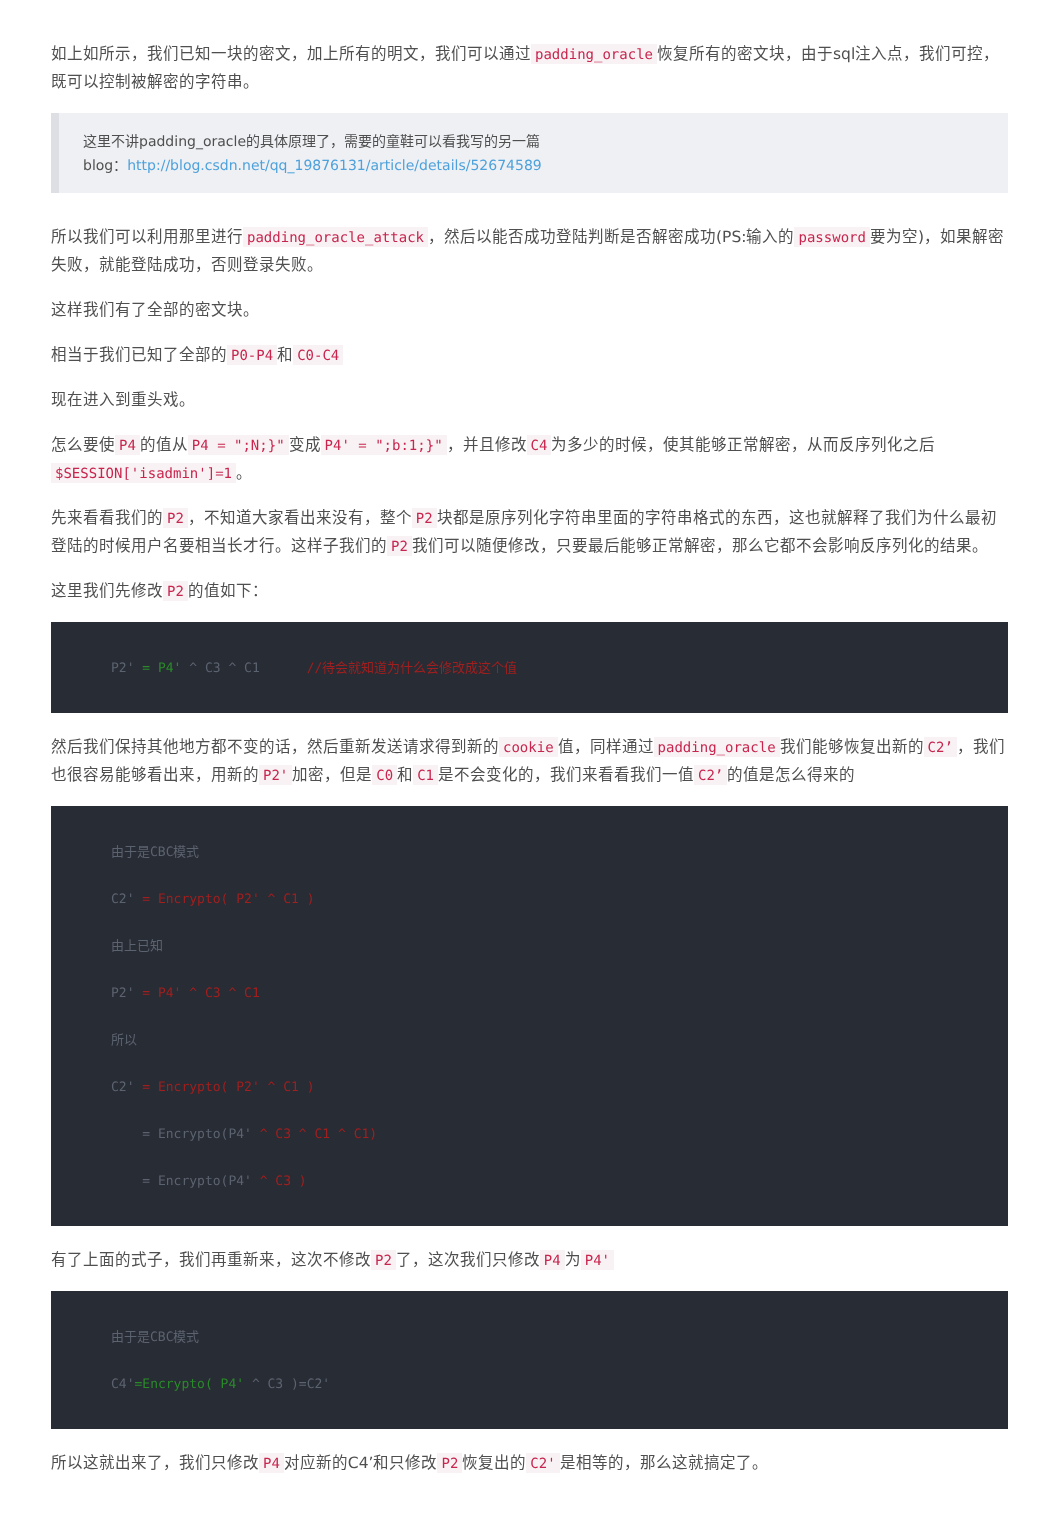如上如所示，我们已知一块的密文，加上所有的明文，我们可以通过 padding_oracle 恢复所有的密文块，由于sql注入点，我们可控，既可以控制被解密的字符串。
这里不讲padding_oracle的具体原理了，需要的童鞋可以看我写的另一篇
blog：http://blog.csdn.net/qq_19876131/article/details/52674589
所以我们可以利用那里进行 padding_oracle_attack ，然后以能否成功登陆判断是否解密成功(PS:输入的 password 要为空)，如果解密失败，就能登陆成功，否则登录失败。
这样我们有了全部的密文块。
相当于我们已知了全部的 P0-P4 和 C0-C4
现在进入到重头戏。
怎么要使 P4 的值从 P4 = ";N;}" 变成 P4' = ";b:1;}" ，并且修改 C4 为多少的时候，使其能够正常解密，从而反序列化之后 $SESSION['isadmin']=1 。
先来看看我们的 P2 ，不知道大家看出来没有，整个 P2 块都是原序列化字符串里面的字符串格式的东西，这也就解释了我们为什么最初登陆的时候用户名要相当长才行。这样子我们的 P2 我们可以随便修改，只要最后能够正常解密，那么它都不会影响反序列化的结果。
这里我们先修改 P2 的值如下：
P2' = P4' ^ C3 ^ C1      //待会就知道为什么会修改成这个值
然后我们保持其他地方都不变的话，然后重新发送请求得到新的 cookie 值，同样通过 padding_oracle 我们能够恢复出新的 C2’ ，我们也很容易能够看出来，用新的 P2' 加密，但是 C0 和 C1 是不会变化的，我们来看看我们一值 C2’ 的值是怎么得来的
由于是CBC模式
C2' = Encrypto( P2' ^ C1 )
由上已知
P2' = P4' ^ C3 ^ C1
所以
C2' = Encrypto( P2' ^ C1 )
    = Encrypto(P4' ^ C3 ^ C1 ^ C1)
    = Encrypto(P4' ^ C3 )
有了上面的式子，我们再重新来，这次不修改 P2 了，这次我们只修改 P4 为 P4'
由于是CBC模式
C4'=Encrypto( P4' ^ C3 )=C2'
所以这就出来了，我们只修改 P4 对应新的C4’和只修改 P2 恢复出的 C2' 是相等的，那么这就搞定了。